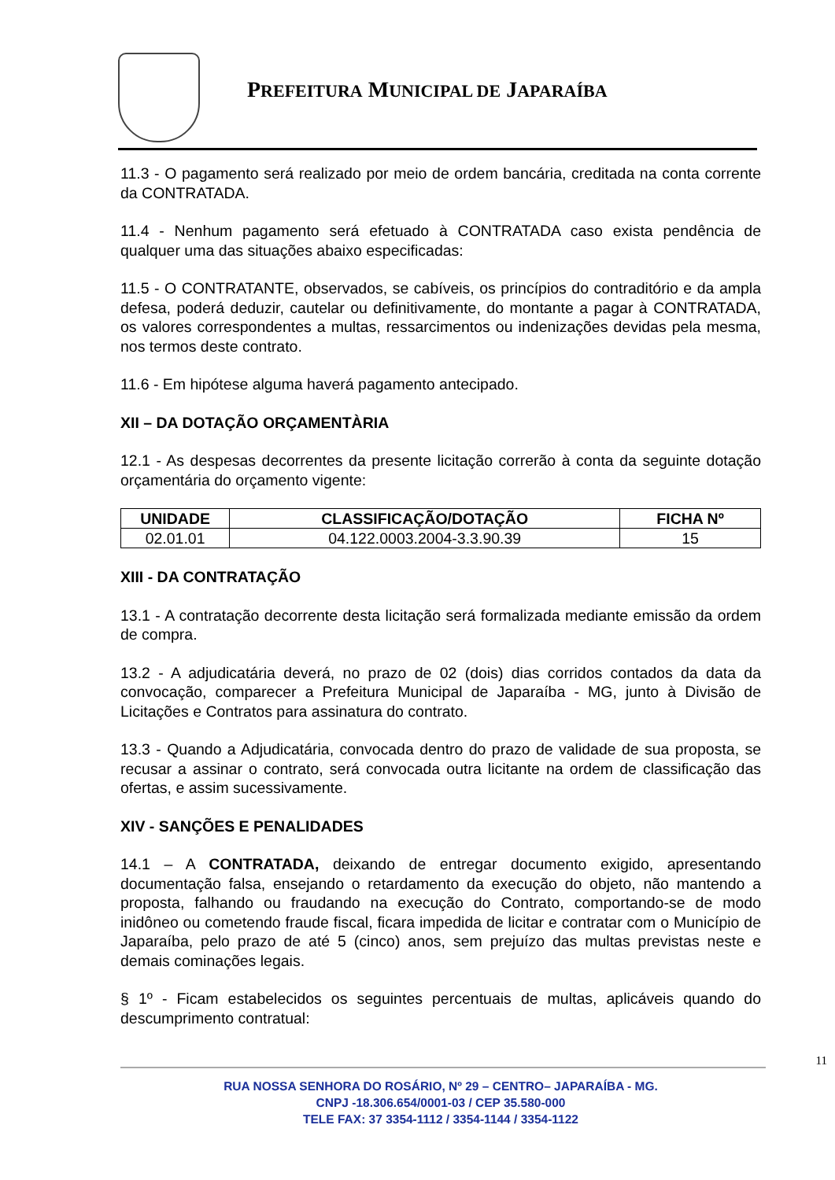PREFEITURA MUNICIPAL DE JAPARAÍBA
11.3 - O pagamento será realizado por meio de ordem bancária, creditada na conta corrente da CONTRATADA.
11.4 - Nenhum pagamento será efetuado à CONTRATADA caso exista pendência de qualquer uma das situações abaixo especificadas:
11.5 - O CONTRATANTE, observados, se cabíveis, os princípios do contraditório e da ampla defesa, poderá deduzir, cautelar ou definitivamente, do montante a pagar à CONTRATADA, os valores correspondentes a multas, ressarcimentos ou indenizações devidas pela mesma, nos termos deste contrato.
11.6 - Em hipótese alguma haverá pagamento antecipado.
XII – DA DOTAÇÃO ORÇAMENTÀRIA
12.1 - As despesas decorrentes da presente licitação correrão à conta da seguinte dotação orçamentária do orçamento vigente:
| UNIDADE | CLASSIFICAÇÃO/DOTAÇÃO | FICHA Nº |
| --- | --- | --- |
| 02.01.01 | 04.122.0003.2004-3.3.90.39 | 15 |
XIII - DA CONTRATAÇÃO
13.1 - A contratação decorrente desta licitação será formalizada mediante emissão da ordem de compra.
13.2 - A adjudicatária deverá, no prazo de 02 (dois) dias corridos contados da data da convocação, comparecer a Prefeitura Municipal de Japaraíba - MG, junto à Divisão de Licitações e Contratos para assinatura do contrato.
13.3 - Quando a Adjudicatária, convocada dentro do prazo de validade de sua proposta, se recusar a assinar o contrato, será convocada outra licitante na ordem de classificação das ofertas, e assim sucessivamente.
XIV - SANÇÕES E PENALIDADES
14.1 – A CONTRATADA, deixando de entregar documento exigido, apresentando documentação falsa, ensejando o retardamento da execução do objeto, não mantendo a proposta, falhando ou fraudando na execução do Contrato, comportando-se de modo inidôneo ou cometendo fraude fiscal, ficara impedida de licitar e contratar com o Município de Japaraíba, pelo prazo de até 5 (cinco) anos, sem prejuízo das multas previstas neste e demais cominações legais.
§ 1º - Ficam estabelecidos os seguintes percentuais de multas, aplicáveis quando do descumprimento contratual:
11
RUA NOSSA SENHORA DO ROSÁRIO, Nº 29 – CENTRO– JAPARAÍBA - MG.
CNPJ -18.306.654/0001-03 / CEP 35.580-000
TELE FAX: 37 3354-1112 / 3354-1144 / 3354-1122